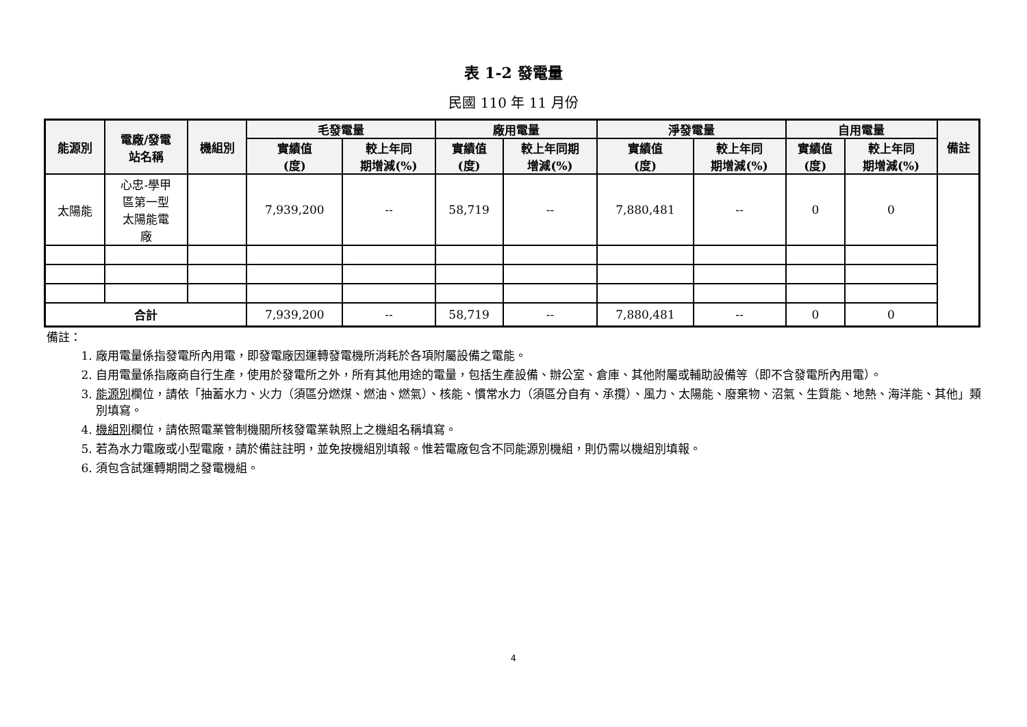表 1-2 發電量
民國 110 年 11 月份
| 能源別 | 電廠/發電 站名稱 | 機組別 | 毛發電量 | | 廠用電量 | | 淨發電量 | | 自用電量 | | 備註 |
| --- | --- | --- | --- | --- | --- | --- | --- | --- | --- | --- | --- |
| | | | 實績值 (度) | 較上年同 期增減(%) | 實績值 (度) | 較上年同期 增減(%) | 實績值 (度) | 較上年同 期增減(%) | 實績值 (度) | 較上年同 期增減(%) | |
| 太陽能 | 心忠-學甲 區第一型 太陽能電 廠 | | 7,939,200 | -- | 58,719 | -- | 7,880,481 | -- | 0 | 0 | |
| 合計 | | | 7,939,200 | -- | 58,719 | -- | 7,880,481 | -- | 0 | 0 | |
備註：
1. 廠用電量係指發電所內用電，即發電廠因運轉發電機所消耗於各項附屬設備之電能。
2. 自用電量係指廠商自行生產，使用於發電所之外，所有其他用途的電量，包括生產設備、辦公室、倉庫、其他附屬或輔助設備等（即不含發電所內用電）。
3. 能源別欄位，請依「抽蓄水力、火力（須區分燃煤、燃油、燃氣）、核能、慣常水力（須區分自有、承攬）、風力、太陽能、廢棄物、沼氣、生質能、地熱、海洋能、其他」類別填寫。
4. 機組別欄位，請依照電業管制機關所核發電業執照上之機組名稱填寫。
5. 若為水力電廠或小型電廠，請於備註註明，並免按機組別填報。惟若電廠包含不同能源別機組，則仍需以機組別填報。
6. 須包含試運轉期間之發電機組。
4